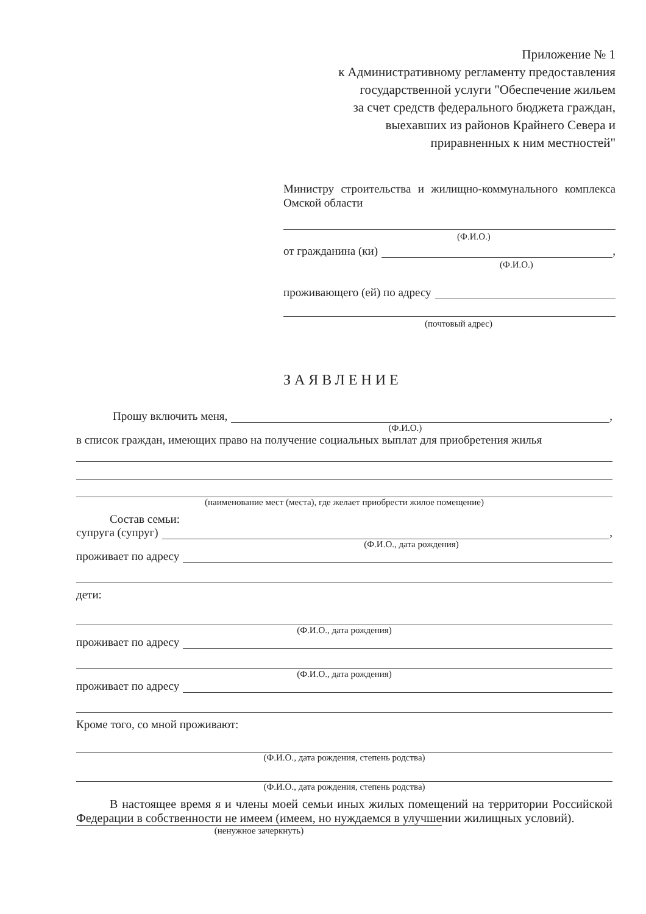Приложение № 1
к Административному регламенту предоставления
государственной услуги "Обеспечение жильем
за счет средств федерального бюджета граждан,
выехавших из районов Крайнего Севера и
приравненных к ним местностей"
Министру строительства и жилищно-коммунального комплекса Омской области
(Ф.И.О.)
от гражданина (ки) ,
(Ф.И.О.)
проживающего (ей) по адресу
(почтовый адрес)
ЗАЯВЛЕНИЕ
Прошу включить меня, ,
(Ф.И.О.)
в список граждан, имеющих право на получение социальных выплат для приобретения жилья
(наименование мест (места), где желает приобрести жилое помещение)
Состав семьи:
супруга (супруг) ,
(Ф.И.О., дата рождения)
проживает по адресу
дети:
(Ф.И.О., дата рождения)
проживает по адресу
(Ф.И.О., дата рождения)
проживает по адресу
Кроме того, со мной проживают:
(Ф.И.О., дата рождения, степень родства)
(Ф.И.О., дата рождения, степень родства)
В настоящее время я и члены моей семьи иных жилых помещений на территории Российской Федерации в собственности не имеем (имеем, но нуждаемся в улучшении жилищных условий).
(ненужное зачеркнуть)